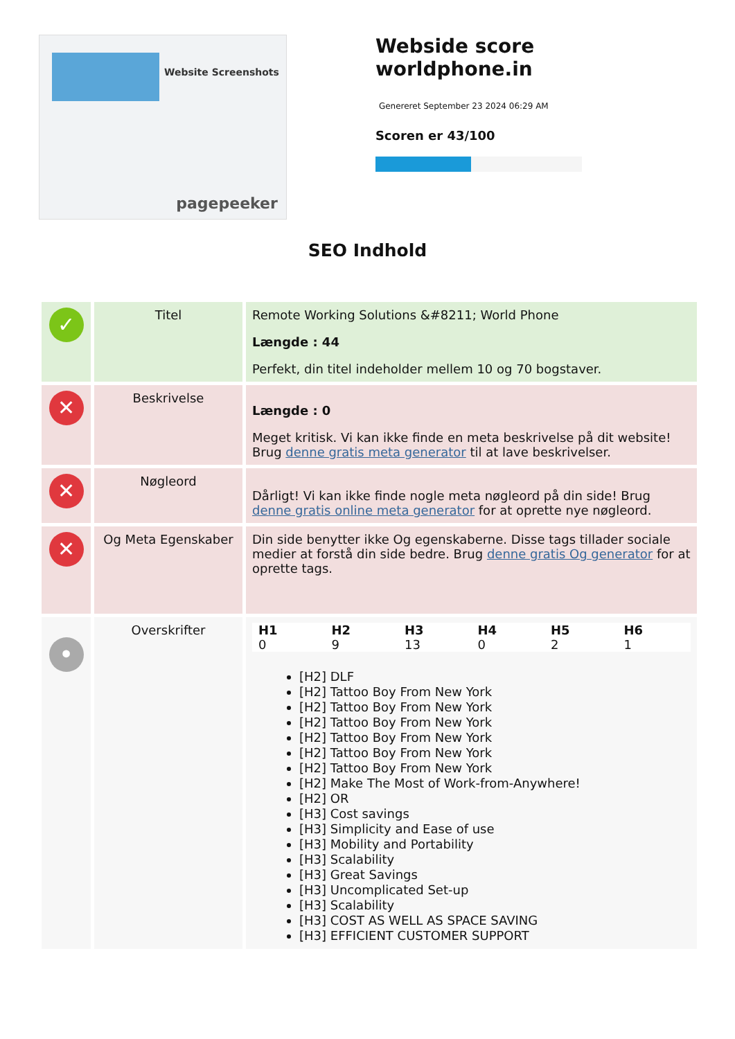Website Screenshots
pagepeeker
Webside score worldphone.in
Genereret September 23 2024 06:29 AM
Scoren er 43/100
SEO Indhold
| ✓ | Titel | Remote Working Solutions &#8211; World Phone Længde : 44 Perfekt, din titel indeholder mellem 10 og 70 bogstaver. |
| ✕ | Beskrivelse | Længde : 0 Meget kritisk. Vi kan ikke finde en meta beskrivelse på dit website! Brug denne gratis meta generator til at lave beskrivelser. |
| ✕ | Nøgleord | Dårligt! Vi kan ikke finde nogle meta nøgleord på din side! Brug denne gratis online meta generator for at oprette nye nøgleord. |
| ✕ | Og Meta Egenskaber | Din side benytter ikke Og egenskaberne. Disse tags tillader sociale medier at forstå din side bedre. Brug denne gratis Og generator for at oprette tags. |
| • | Overskrifter | / H1 / H2 / H3 / H4 / H5 / H6 / / --- / --- / --- / --- / --- / --- / / 0 / 9 / 13 / 0 / 2 / 1 / [H2] DLF [H2] Tattoo Boy From New York [H2] Tattoo Boy From New York [H2] Tattoo Boy From New York [H2] Tattoo Boy From New York [H2] Tattoo Boy From New York [H2] Tattoo Boy From New York [H2] Make The Most of Work-from-Anywhere! [H2] OR [H3] Cost savings [H3] Simplicity and Ease of use [H3] Mobility and Portability [H3] Scalability [H3] Great Savings [H3] Uncomplicated Set-up [H3] Scalability [H3] COST AS WELL AS SPACE SAVING [H3] EFFICIENT CUSTOMER SUPPORT |